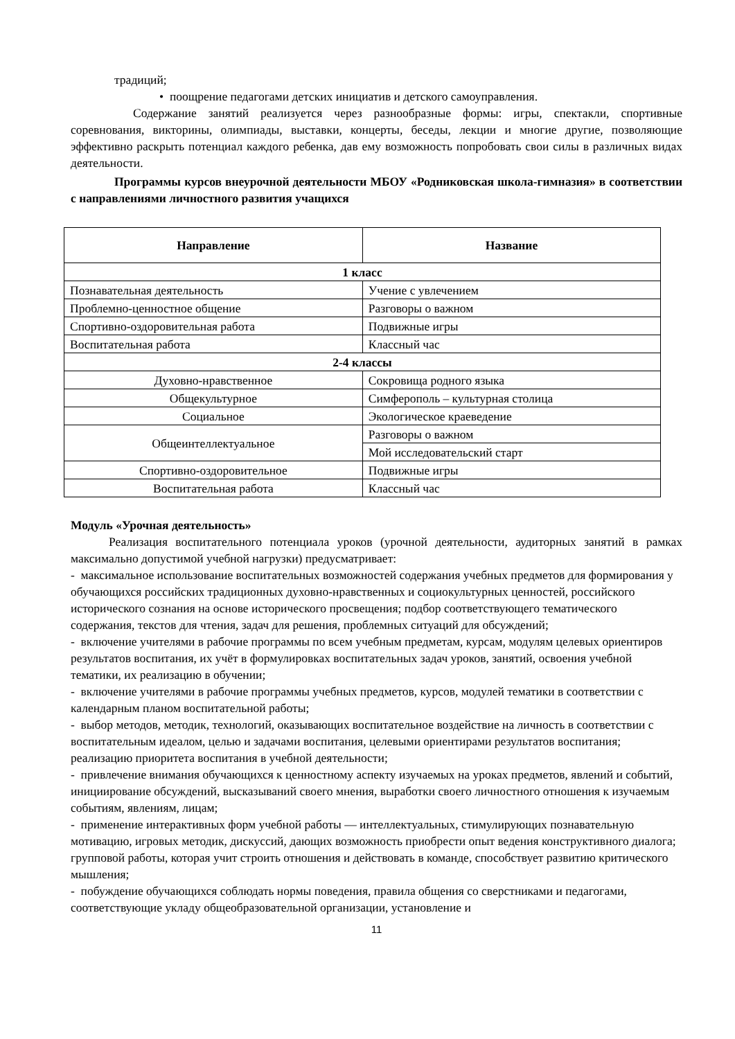традиций;
• поощрение педагогами детских инициатив и детского самоуправления.
Содержание занятий реализуется через разнообразные формы: игры, спектакли, спортивные соревнования, викторины, олимпиады, выставки, концерты, беседы, лекции и многие другие, позволяющие эффективно раскрыть потенциал каждого ребенка, дав ему возможность попробовать свои силы в различных видах деятельности.
Программы курсов внеурочной деятельности МБОУ «Родниковская школа-гимназия» в соответствии с направлениями личностного развития учащихся
| Направление | Название |
| --- | --- |
| 1 класс | |
| Познавательная деятельность | Учение с увлечением |
| Проблемно-ценностное общение | Разговоры о важном |
| Спортивно-оздоровительная работа | Подвижные игры |
| Воспитательная работа | Классный час |
| 2-4 классы | |
| Духовно-нравственное | Сокровища родного языка |
| Общекультурное | Симферополь – культурная столица |
| Социальное | Экологическое краеведение |
| Общеинтеллектуальное | Разговоры о важном |
| | Мой исследовательский старт |
| Спортивно-оздоровительное | Подвижные игры |
| Воспитательная работа | Классный час |
Модуль «Урочная деятельность»
Реализация воспитательного потенциала уроков (урочной деятельности, аудиторных занятий в рамках максимально допустимой учебной нагрузки) предусматривает:
- максимальное использование воспитательных возможностей содержания учебных предметов для формирования у обучающихся российских традиционных духовно-нравственных и социокультурных ценностей, российского исторического сознания на основе исторического просвещения; подбор соответствующего тематического содержания, текстов для чтения, задач для решения, проблемных ситуаций для обсуждений;
- включение учителями в рабочие программы по всем учебным предметам, курсам, модулям целевых ориентиров результатов воспитания, их учёт в формулировках воспитательных задач уроков, занятий, освоения учебной тематики, их реализацию в обучении;
- включение учителями в рабочие программы учебных предметов, курсов, модулей тематики в соответствии с календарным планом воспитательной работы;
- выбор методов, методик, технологий, оказывающих воспитательное воздействие на личность в соответствии с воспитательным идеалом, целью и задачами воспитания, целевыми ориентирами результатов воспитания; реализацию приоритета воспитания в учебной деятельности;
- привлечение внимания обучающихся к ценностному аспекту изучаемых на уроках предметов, явлений и событий, инициирование обсуждений, высказываний своего мнения, выработки своего личностного отношения к изучаемым событиям, явлениям, лицам;
- применение интерактивных форм учебной работы — интеллектуальных, стимулирующих познавательную мотивацию, игровых методик, дискуссий, дающих возможность приобрести опыт ведения конструктивного диалога; групповой работы, которая учит строить отношения и действовать в команде, способствует развитию критического мышления;
- побуждение обучающихся соблюдать нормы поведения, правила общения со сверстниками и педагогами, соответствующие укладу общеобразовательной организации, установление и
11